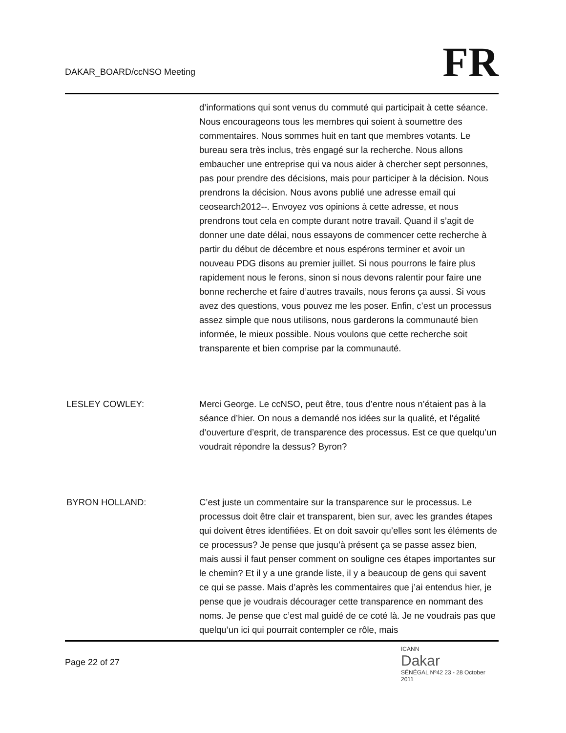DAKAR_BOARD/ccNSO Meeting
FR
d’informations qui sont venus du commuté qui participait à cette séance. Nous encourageons tous les membres qui soient à soumettre des commentaires. Nous sommes huit en tant que membres votants. Le bureau sera très inclus, très engagé sur la recherche. Nous allons embaucher une entreprise qui va nous aider à chercher sept personnes, pas pour prendre des décisions, mais pour participer à la décision. Nous prendrons la décision. Nous avons publié une adresse email qui ceosearch2012--. Envoyez vos opinions à cette adresse, et nous prendrons tout cela en compte durant notre travail. Quand il s’agit de donner une date délai, nous essayons de commencer cette recherche à partir du début de décembre et nous espérons terminer et avoir un nouveau PDG disons au premier juillet. Si nous pourrons le faire plus rapidement nous le ferons, sinon si nous devons ralentir pour faire une bonne recherche et faire d’autres travails, nous ferons ça aussi. Si vous avez des questions, vous pouvez me les poser. Enfin, c’est un processus assez simple que nous utilisons, nous garderons la communauté bien informée, le mieux possible. Nous voulons que cette recherche soit transparente et bien comprise par la communauté.
LESLEY COWLEY: Merci George. Le ccNSO, peut être, tous d’entre nous n’étaient pas à la séance d’hier. On nous a demandé nos idées sur la qualité, et l’égalité d’ouverture d’esprit, de transparence des processus. Est ce que quelqu’un voudrait répondre la dessus? Byron?
BYRON HOLLAND: C’est juste un commentaire sur la transparence sur le processus. Le processus doit être clair et transparent, bien sur, avec les grandes étapes qui doivent êtres identifiées. Et on doit savoir qu’elles sont les éléments de ce processus? Je pense que jusqu’à présent ça se passe assez bien, mais aussi il faut penser comment on souligne ces étapes importantes sur le chemin? Et il y a une grande liste, il y a beaucoup de gens qui savent ce qui se passe. Mais d’après les commentaires que j’ai entendus hier, je pense que je voudrais décourager cette transparence en nommant des noms. Je pense que c’est mal guidé de ce coté là. Je ne voudrais pas que quelqu’un ici qui pourrait contempler ce rôle, mais
Page 22 of 27
ICANN
Dakar
SÉNÉGAL Nº42 23 - 28 October 2011